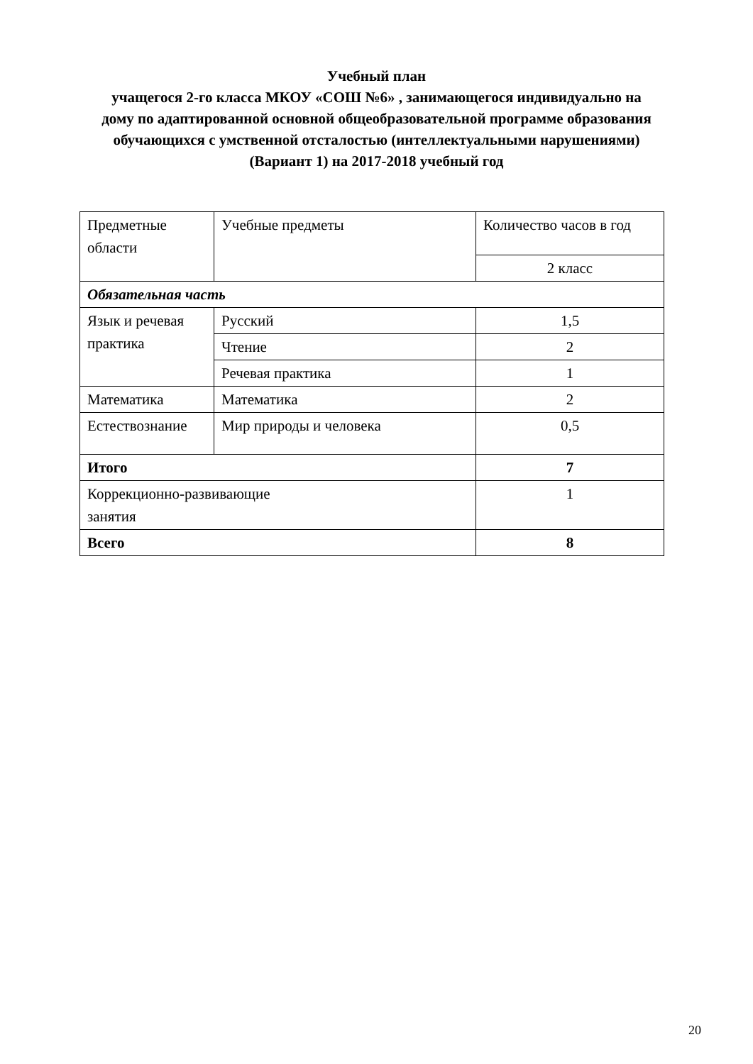Учебный план
учащегося 2-го класса МКОУ «СОШ №6» , занимающегося индивидуально на
дому по адаптированной основной общеобразовательной программе образования
обучающихся с умственной отсталостью (интеллектуальными нарушениями)
(Вариант 1) на 2017-2018 учебный год
| Предметные области | Учебные предметы | Количество часов в год |
| | | 2 класс |
| Обязательная часть | | |
| Язык и речевая практика | Русский | 1,5 |
| | Чтение | 2 |
| | Речевая практика | 1 |
| Математика | Математика | 2 |
| Естествознание | Мир природы и человека | 0,5 |
| Итого | | 7 |
| Коррекционно-развивающие занятия | | 1 |
| Всего | | 8 |
20